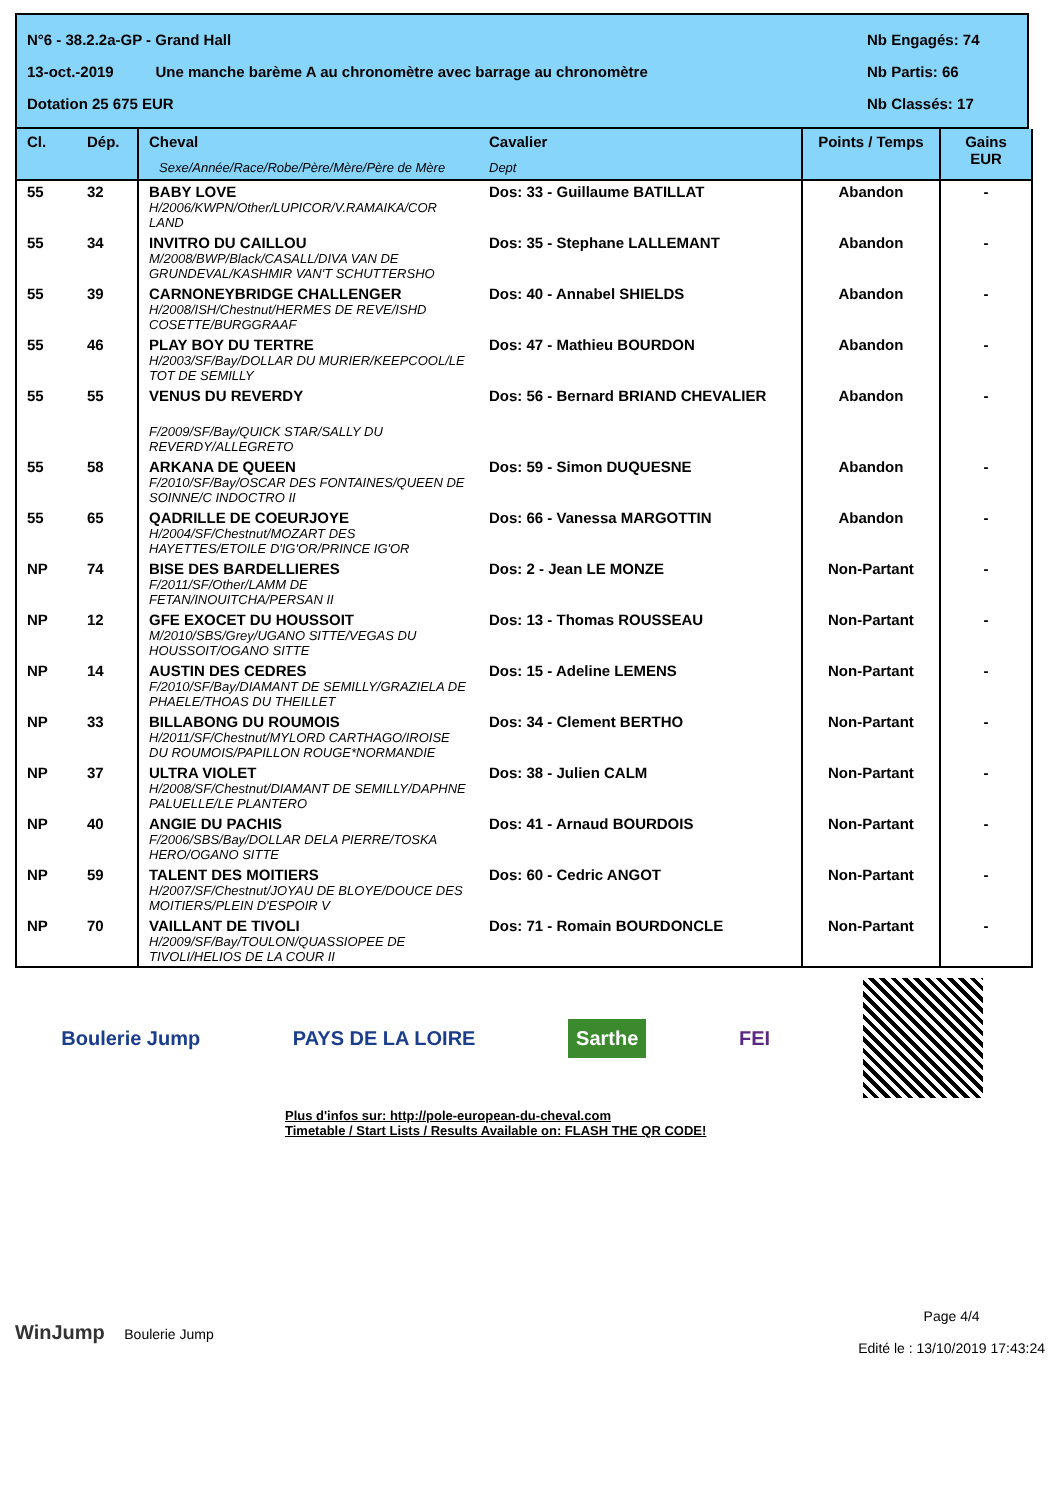N°6 - 38.2.2a-GP - Grand Hall Nb Engagés: 74
13-oct.-2019 Une manche barème A au chronomètre avec barrage au chronomètre Nb Partis: 66
Dotation 25 675 EUR Nb Classés: 17
| Cl. | Dép. | Cheval Sexe/Année/Race/Robe/Père/Mère/Père de Mère | Cavalier Dept | Points / Temps | Gains EUR |
| --- | --- | --- | --- | --- | --- |
| 55 | 32 | BABY LOVE H/2006/KWPN/Other/LUPICOR/V.RAMAIKA/COR LAND | Dos: 33 - Guillaume BATILLAT | Abandon | - |
| 55 | 34 | INVITRO DU CAILLOU M/2008/BWP/Black/CASALL/DIVA VAN DE GRUNDEVAL/KASHMIR VAN'T SCHUTTERSHO | Dos: 35 - Stephane LALLEMANT | Abandon | - |
| 55 | 39 | CARNONEYBRIDGE CHALLENGER H/2008/ISH/Chestnut/HERMES DE REVE/ISHD COSETTE/BURGGRAAF | Dos: 40 - Annabel SHIELDS | Abandon | - |
| 55 | 46 | PLAY BOY DU TERTRE H/2003/SF/Bay/DOLLAR DU MURIER/KEEPCOOL/LE TOT DE SEMILLY | Dos: 47 - Mathieu BOURDON | Abandon | - |
| 55 | 55 | VENUS DU REVERDY F/2009/SF/Bay/QUICK STAR/SALLY DU REVERDY/ALLEGRETO | Dos: 56 - Bernard BRIAND CHEVALIER | Abandon | - |
| 55 | 58 | ARKANA DE QUEEN F/2010/SF/Bay/OSCAR DES FONTAINES/QUEEN DE SOINNE/C INDOCTRO II | Dos: 59 - Simon DUQUESNE | Abandon | - |
| 55 | 65 | QADRILLE DE COEURJOYE H/2004/SF/Chestnut/MOZART DES HAYETTES/ETOILE D'IG'OR/PRINCE IG'OR | Dos: 66 - Vanessa MARGOTTIN | Abandon | - |
| NP | 74 | BISE DES BARDELLIERES F/2011/SF/Other/LAMM DE FETAN/INOUITCHA/PERSAN II | Dos: 2 - Jean LE MONZE | Non-Partant | - |
| NP | 12 | GFE EXOCET DU HOUSSOIT M/2010/SBS/Grey/UGANO SITTE/VEGAS DU HOUSSOIT/OGANO SITTE | Dos: 13 - Thomas ROUSSEAU | Non-Partant | - |
| NP | 14 | AUSTIN DES CEDRES F/2010/SF/Bay/DIAMANT DE SEMILLY/GRAZIELA DE PHAELE/THOAS DU THEILLET | Dos: 15 - Adeline LEMENS | Non-Partant | - |
| NP | 33 | BILLABONG DU ROUMOIS H/2011/SF/Chestnut/MYLORD CARTHAGO/IROISE DU ROUMOIS/PAPILLON ROUGE*NORMANDIE | Dos: 34 - Clement BERTHO | Non-Partant | - |
| NP | 37 | ULTRA VIOLET H/2008/SF/Chestnut/DIAMANT DE SEMILLY/DAPHNE PALUELLE/LE PLANTERO | Dos: 38 - Julien CALM | Non-Partant | - |
| NP | 40 | ANGIE DU PACHIS F/2006/SBS/Bay/DOLLAR DELA PIERRE/TOSKA HERO/OGANO SITTE | Dos: 41 - Arnaud BOURDOIS | Non-Partant | - |
| NP | 59 | TALENT DES MOITIERS H/2007/SF/Chestnut/JOYAU DE BLOYE/DOUCE DES MOITIERS/PLEIN D'ESPOIR V | Dos: 60 - Cedric ANGOT | Non-Partant | - |
| NP | 70 | VAILLANT DE TIVOLI H/2009/SF/Bay/TOULON/QUASSIOPEE DE TIVOLI/HELIOS DE LA COUR II | Dos: 71 - Romain BOURDONCLE | Non-Partant | - |
Boulerie Jump PAYS DE LA LOIRE Sarthe FEI
Plus d'infos sur: http://pole-european-du-cheval.com
Timetable / Start Lists / Results Available on: FLASH THE QR CODE!
WinJump Boulerie Jump Page 4/4
Edité le : 13/10/2019 17:43:24